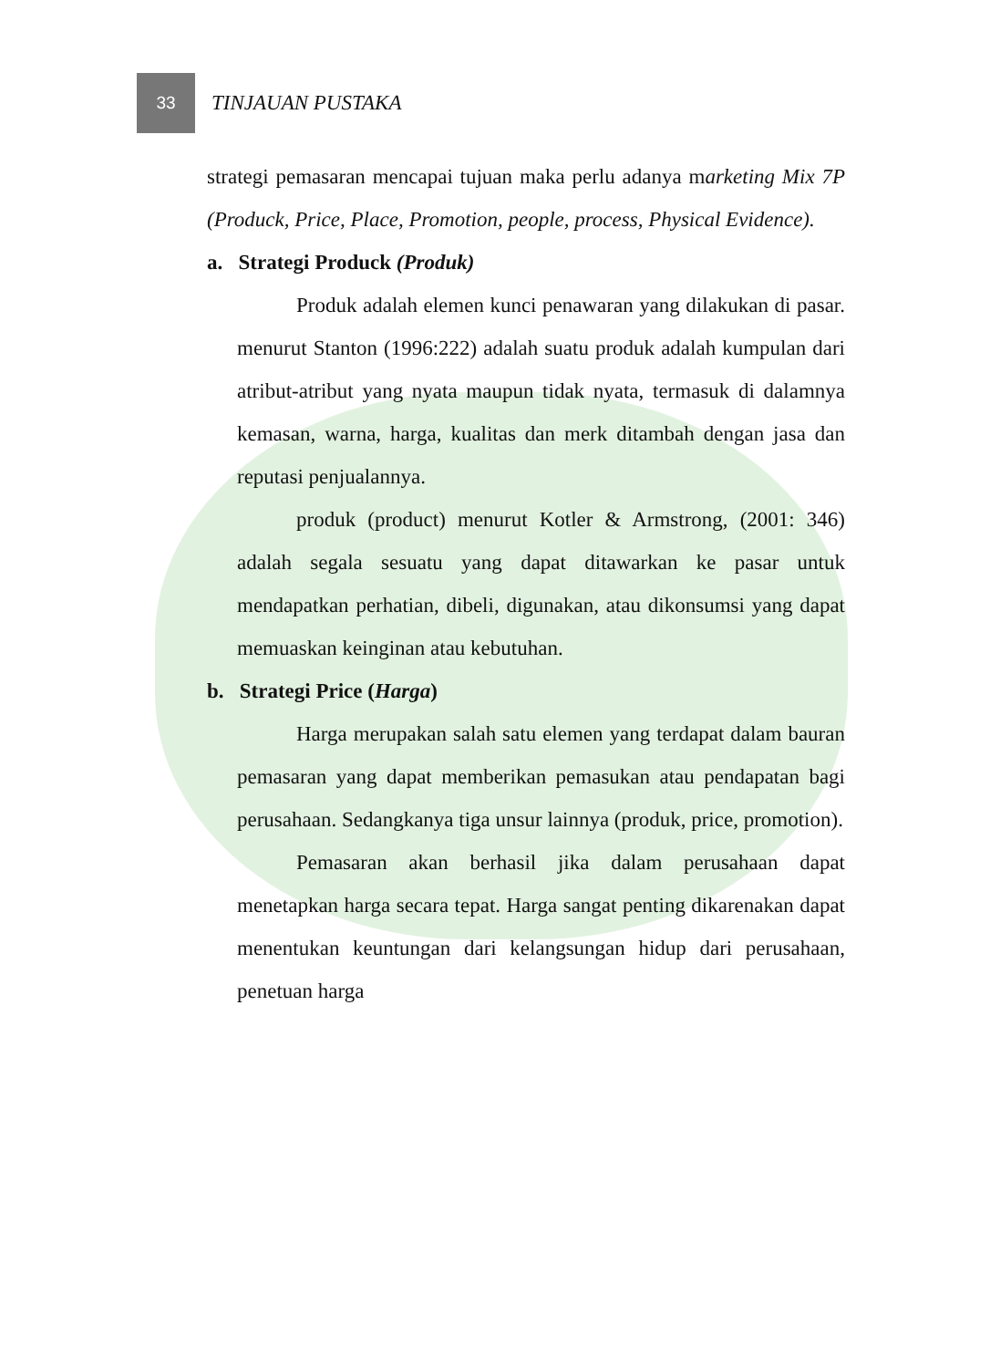33
TINJAUAN PUSTAKA
strategi pemasaran mencapai tujuan maka perlu adanya marketing Mix 7P (Produck, Price, Place, Promotion, people, process, Physical Evidence).
a. Strategi Produck (Produk)
Produk adalah elemen kunci penawaran yang dilakukan di pasar. menurut Stanton (1996:222) adalah suatu produk adalah kumpulan dari atribut-atribut yang nyata maupun tidak nyata, termasuk di dalamnya kemasan, warna, harga, kualitas dan merk ditambah dengan jasa dan reputasi penjualannya.
produk (product) menurut Kotler & Armstrong, (2001: 346) adalah segala sesuatu yang dapat ditawarkan ke pasar untuk mendapatkan perhatian, dibeli, digunakan, atau dikonsumsi yang dapat memuaskan keinginan atau kebutuhan.
b. Strategi Price (Harga)
Harga merupakan salah satu elemen yang terdapat dalam bauran pemasaran yang dapat memberikan pemasukan atau pendapatan bagi perusahaan. Sedangkanya tiga unsur lainnya (produk, price, promotion).
Pemasaran akan berhasil jika dalam perusahaan dapat menetapkan harga secara tepat. Harga sangat penting dikarenakan dapat menentukan keuntungan dari kelangsungan hidup dari perusahaan, penetuan harga